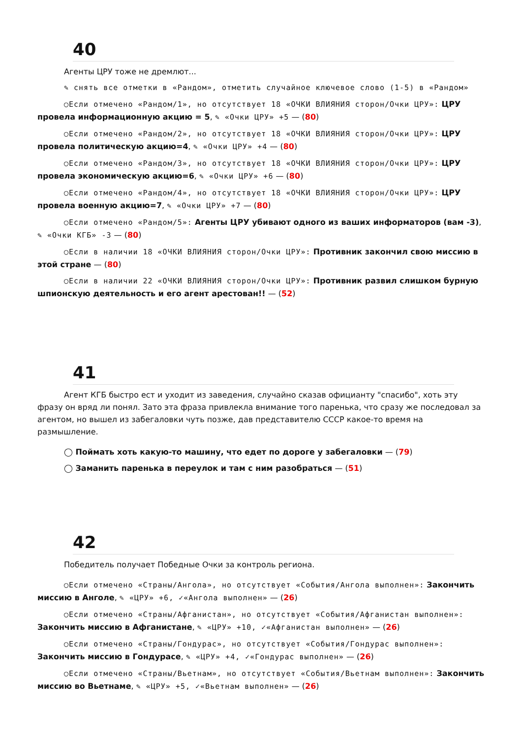40
Агенты ЦРУ тоже не дремлют...
✎ снять все отметки в «Рандом», отметить случайное ключевое слово (1-5) в «Рандом»
◯Если отмечено «Рандом/1», но отсутствует 18 «ОЧКИ ВЛИЯНИЯ сторон/Очки ЦРУ»: ЦРУ провела информационную акцию = 5, ✎ «Очки ЦРУ» +5 — (80)
◯Если отмечено «Рандом/2», но отсутствует 18 «ОЧКИ ВЛИЯНИЯ сторон/Очки ЦРУ»: ЦРУ провела политическую акцию=4, ✎ «Очки ЦРУ» +4 — (80)
◯Если отмечено «Рандом/3», но отсутствует 18 «ОЧКИ ВЛИЯНИЯ сторон/Очки ЦРУ»: ЦРУ провела экономическую акцию=6, ✎ «Очки ЦРУ» +6 — (80)
◯Если отмечено «Рандом/4», но отсутствует 18 «ОЧКИ ВЛИЯНИЯ сторон/Очки ЦРУ»: ЦРУ провела военную акцию=7, ✎ «Очки ЦРУ» +7 — (80)
◯Если отмечено «Рандом/5»: Агенты ЦРУ убивают одного из ваших информаторов (вам -3), ✎ «Очки КГБ» -3 — (80)
◯Если в наличии 18 «ОЧКИ ВЛИЯНИЯ сторон/Очки ЦРУ»: Противник закончил свою миссию в этой стране — (80)
◯Если в наличии 22 «ОЧКИ ВЛИЯНИЯ сторон/Очки ЦРУ»: Противник развил слишком бурную шпионскую деятельность и его агент арестован!! — (52)
41
Агент КГБ быстро ест и уходит из заведения, случайно сказав официанту "спасибо", хоть эту фразу он вряд ли понял. Зато эта фраза привлекла внимание того паренька, что сразу же последовал за агентом, но вышел из забегаловки чуть позже, дав представителю СССР какое-то время на размышление.
◯ Поймать хоть какую-то машину, что едет по дороге у забегаловки — (79)
◯ Заманить паренька в переулок и там с ним разобраться — (51)
42
Победитель получает Победные Очки за контроль региона.
◯Если отмечено «Страны/Ангола», но отсутствует «События/Ангола выполнен»: Закончить миссию в Анголе, ✎ «ЦРУ» +6, ✓«Ангола выполнен» — (26)
◯Если отмечено «Страны/Афганистан», но отсутствует «События/Афганистан выполнен»: Закончить миссию в Афганистане, ✎ «ЦРУ» +10, ✓«Афганистан выполнен» — (26)
◯Если отмечено «Страны/Гондурас», но отсутствует «События/Гондурас выполнен»: Закончить миссию в Гондурасе, ✎ «ЦРУ» +4, ✓«Гондурас выполнен» — (26)
◯Если отмечено «Страны/Вьетнам», но отсутствует «События/Вьетнам выполнен»: Закончить миссию во Вьетнаме, ✎ «ЦРУ» +5, ✓«Вьетнам выполнен» — (26)